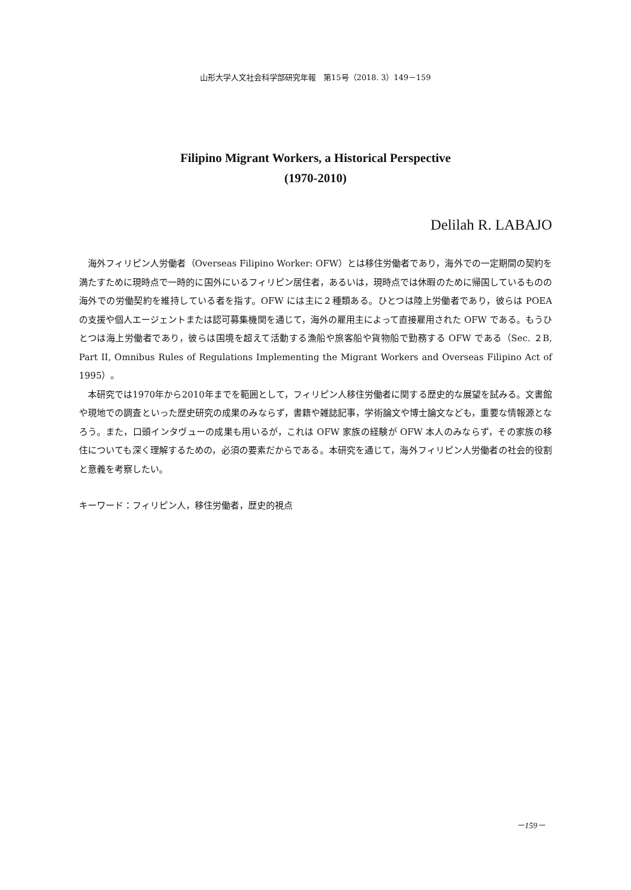山形大学人文社会科学部研究年報　第15号（2018. 3）149－159
Filipino Migrant Workers, a Historical Perspective
(1970-2010)
Delilah R. LABAJO
海外フィリピン人労働者（Overseas Filipino Worker: OFW）とは移住労働者であり，海外での一定期間の契約を満たすために現時点で一時的に国外にいるフィリピン居住者，あるいは，現時点では休暇のために帰国しているものの海外での労働契約を維持している者を指す。OFW には主に２種類ある。ひとつは陸上労働者であり，彼らは POEA の支援や個人エージェントまたは認可募集機関を通じて，海外の雇用主によって直接雇用された OFW である。もうひとつは海上労働者であり，彼らは国境を超えて活動する漁船や旅客船や貨物船で勤務する OFW である（Sec. ２B, Part II, Omnibus Rules of Regulations Implementing the Migrant Workers and Overseas Filipino Act of 1995）。
本研究では1970年から2010年までを範囲として，フィリピン人移住労働者に関する歴史的な展望を試みる。文書館や現地での調査といった歴史研究の成果のみならず，書籍や雑誌記事，学術論文や博士論文なども，重要な情報源となろう。また，口頭インタヴューの成果も用いるが，これは OFW 家族の経験が OFW 本人のみならず，その家族の移住についても深く理解するための，必須の要素だからである。本研究を通じて，海外フィリピン人労働者の社会的役割と意義を考察したい。
キーワード：フィリピン人，移住労働者，歴史的視点
－159－